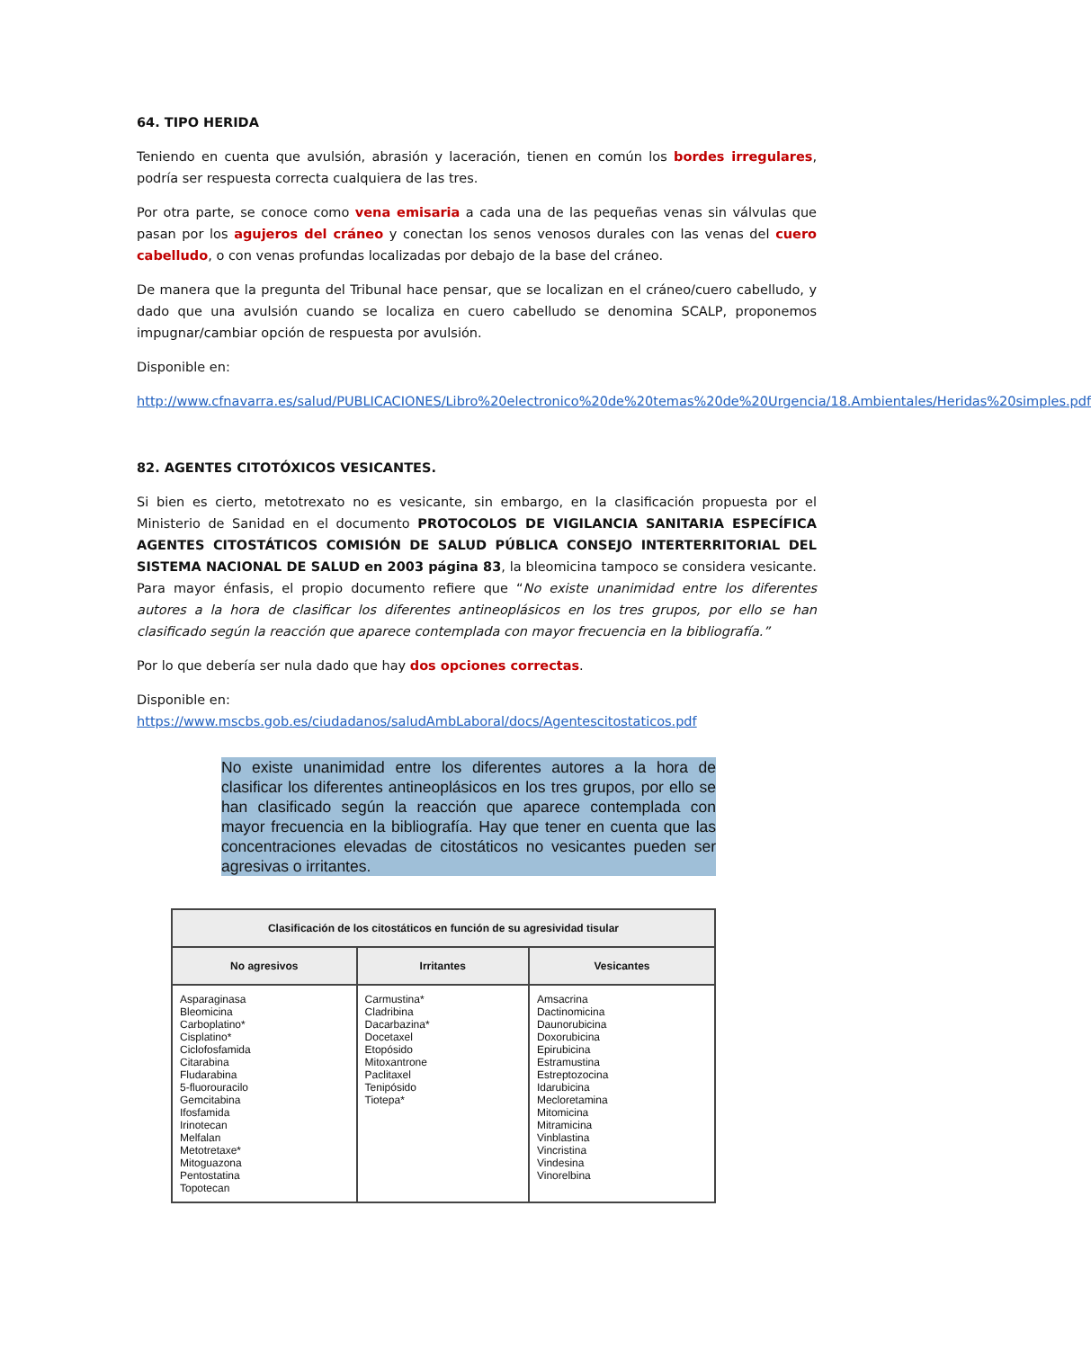64. TIPO HERIDA
Teniendo en cuenta que avulsión, abrasión y laceración, tienen en común los bordes irregulares, podría ser respuesta correcta cualquiera de las tres.
Por otra parte, se conoce como vena emisaria a cada una de las pequeñas venas sin válvulas que pasan por los agujeros del cráneo y conectan los senos venosos durales con las venas del cuero cabelludo, o con venas profundas localizadas por debajo de la base del cráneo.
De manera que la pregunta del Tribunal hace pensar, que se localizan en el cráneo/cuero cabelludo, y dado que una avulsión cuando se localiza en cuero cabelludo se denomina SCALP, proponemos impugnar/cambiar opción de respuesta por avulsión.
Disponible en:
http://www.cfnavarra.es/salud/PUBLICACIONES/Libro%20electronico%20de%20temas%20de%20Urgencia/18.Ambientales/Heridas%20simples.pdf
82. AGENTES CITOTÓXICOS VESICANTES.
Si bien es cierto, metotrexato no es vesicante, sin embargo, en la clasificación propuesta por el Ministerio de Sanidad en el documento PROTOCOLOS DE VIGILANCIA SANITARIA ESPECÍFICA AGENTES CITOSTÁTICOS COMISIÓN DE SALUD PÚBLICA CONSEJO INTERTERRITORIAL DEL SISTEMA NACIONAL DE SALUD en 2003 página 83, la bleomicina tampoco se considera vesicante. Para mayor énfasis, el propio documento refiere que “No existe unanimidad entre los diferentes autores a la hora de clasificar los diferentes antineoplásicos en los tres grupos, por ello se han clasificado según la reacción que aparece contemplada con mayor frecuencia en la bibliografía.”
Por lo que debería ser nula dado que hay dos opciones correctas.
Disponible en:
https://www.mscbs.gob.es/ciudadanos/saludAmbLaboral/docs/Agentescitostaticos.pdf
No existe unanimidad entre los diferentes autores a la hora de clasificar los diferentes antineoplásicos en los tres grupos, por ello se han clasificado según la reacción que aparece contemplada con mayor frecuencia en la bibliografía. Hay que tener en cuenta que las concentraciones elevadas de citostáticos no vesicantes pueden ser agresivas o irritantes.
| Clasificación de los citostáticos en función de su agresividad tisular | | |
| --- | --- | --- |
| No agresivos | Irritantes | Vesicantes |
| Asparaginasa Bleomicina Carboplatino* Cisplatino* Ciclofosfamida Citarabina Fludarabina 5-fluorouracilo Gemcitabina Ifosfamida Irinotecan Melfalan Metotretaxe* Mitoguazona Pentostatina Topotecan | Carmustina* Cladribina Dacarbazina* Docetaxel Etopósido Mitoxantrone Paclitaxel Tenipósido Tiotepa* | Amsacrina Dactinomicina Daunorubicina Doxorubicina Epirubicina Estramustina Estreptozocina Idarubicina Mecloretamina Mitomicina Mitramicina Vinblastina Vincristina Vindesina Vinorelbina |